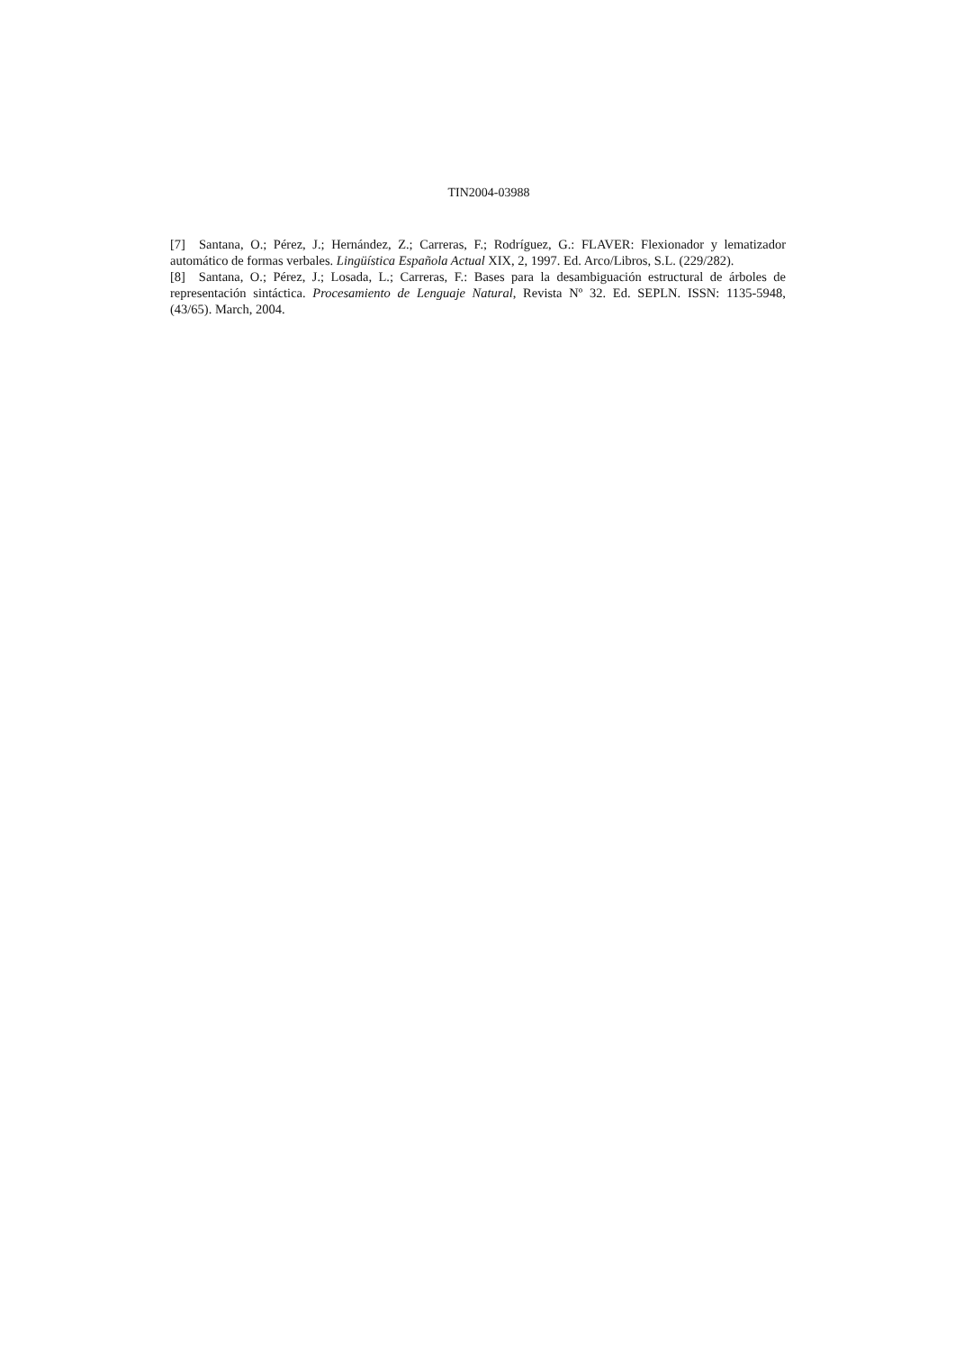TIN2004-03988
[7] Santana, O.; Pérez, J.; Hernández, Z.; Carreras, F.; Rodríguez, G.: FLAVER: Flexionador y lematizador automático de formas verbales. Lingüística Española Actual XIX, 2, 1997. Ed. Arco/Libros, S.L. (229/282).
[8] Santana, O.; Pérez, J.; Losada, L.; Carreras, F.: Bases para la desambiguación estructural de árboles de representación sintáctica. Procesamiento de Lenguaje Natural, Revista Nº 32. Ed. SEPLN. ISSN: 1135-5948, (43/65). March, 2004.